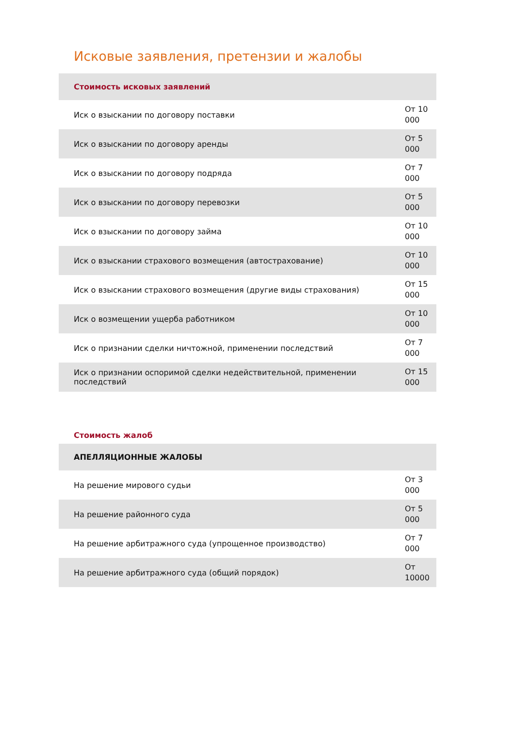Исковые заявления, претензии и жалобы
| Стоимость исковых заявлений | |
| --- | --- |
| Иск о взыскании по договору поставки | От 10 000 |
| Иск о взыскании по договору аренды | От 5 000 |
| Иск о взыскании по договору подряда | От 7 000 |
| Иск о взыскании по договору перевозки | От 5 000 |
| Иск о взыскании по договору займа | От 10 000 |
| Иск о взыскании страхового возмещения (автострахование) | От 10 000 |
| Иск о взыскании страхового возмещения (другие виды страхования) | От 15 000 |
| Иск о возмещении ущерба работником | От 10 000 |
| Иск о признании сделки ничтожной, применении последствий | От 7 000 |
| Иск о признании оспоримой сделки недействительной, применении последствий | От 15 000 |
Стоимость жалоб
| АПЕЛЛЯЦИОННЫЕ ЖАЛОБЫ | |
| --- | --- |
| На решение мирового судьи | От 3 000 |
| На решение районного суда | От 5 000 |
| На решение арбитражного суда (упрощенное производство) | От 7 000 |
| На решение арбитражного суда (общий порядок) | От 10000 |